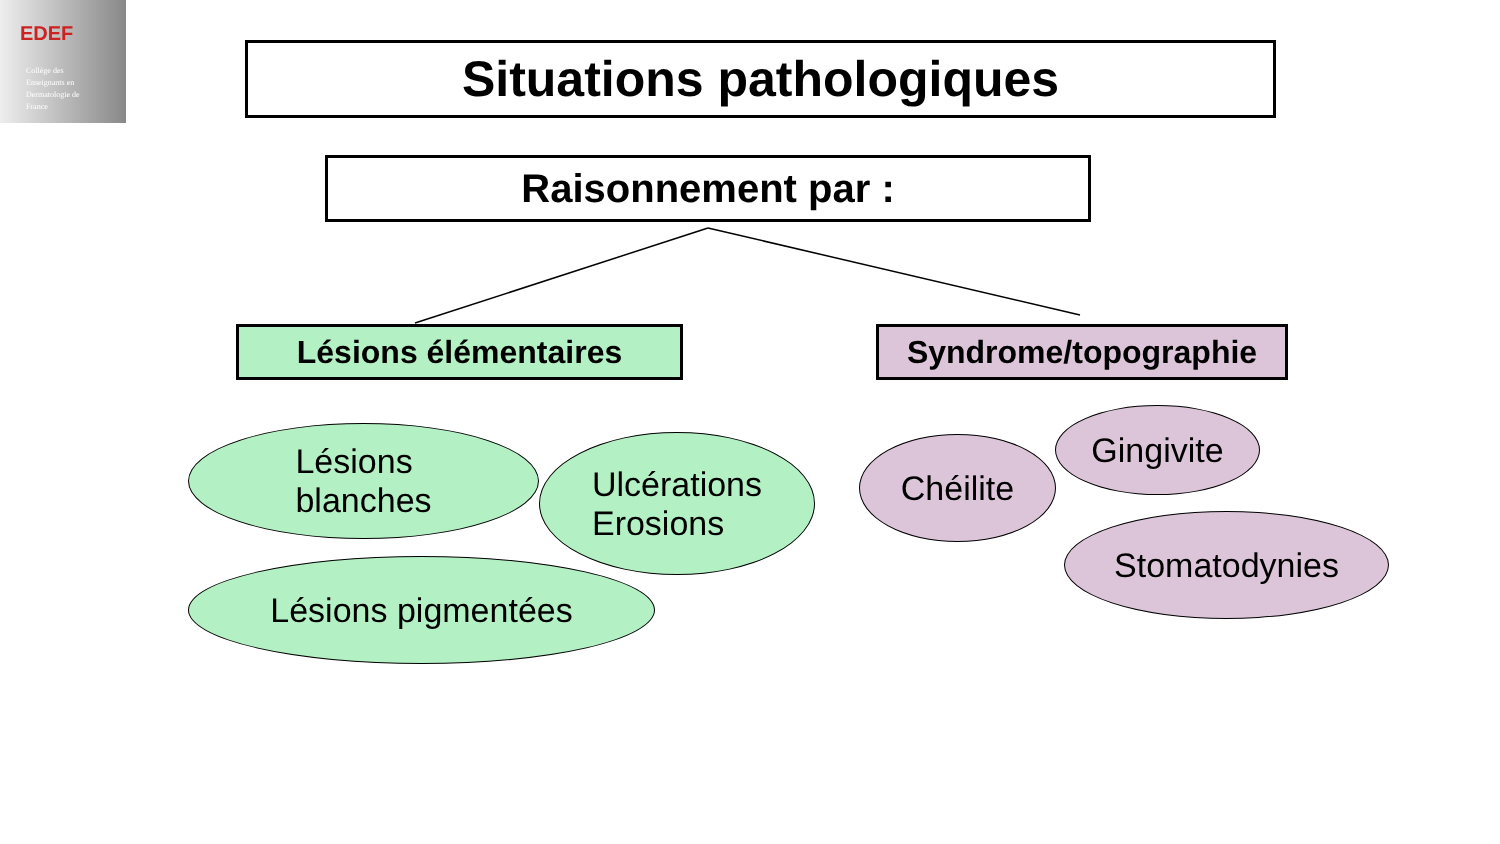EDEF
Collège des
Enseignants en
Dermatologie de
France
Situations pathologiques
Raisonnement par :
Lésions élémentaires Syndrome/topographie
Lésions
blanches
Ulcérations
Erosions
Lésions pigmentées
Chéilite
Gingivite
Stomatodynies